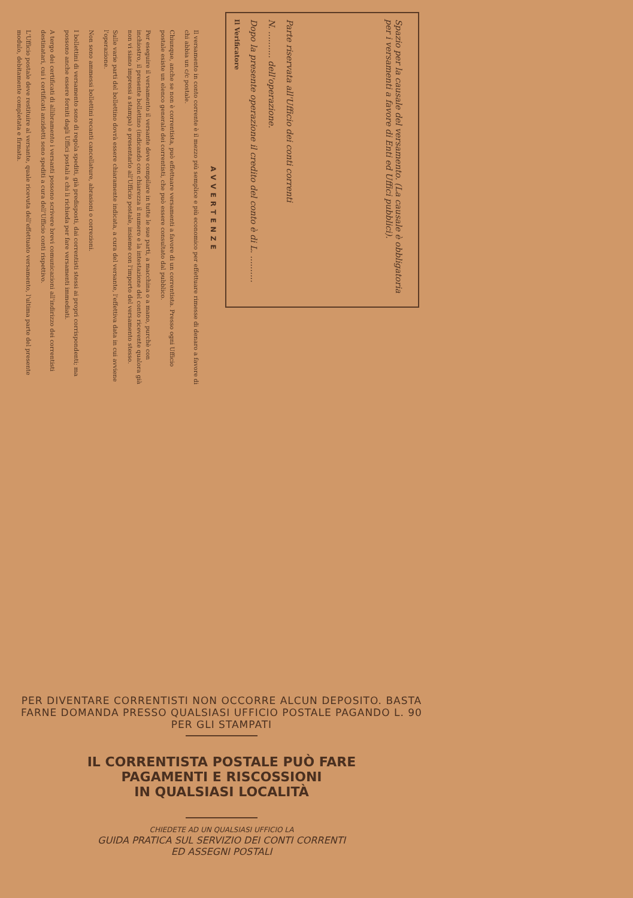Spazio per la causale del versamento. (La causale è obbligatoria per i versamenti a favore di Enti ed Uffici pubblici).
Parte riservata all'Ufficio dei conti correnti
N. .......... dell'operazione.
Dopo la presente operazione il credito del conto è di L. ..........
Il Verificatore
AVVERTENZE
Il versamento in conto corrente è il mezzo più semplice e più economico per effettuare rimesse di denaro a favore di chi abbia un c/c postale.
Chiunque, anche se non è correntista, può effettuare versamenti a favore di un correntista. Presso ogni Ufficio postale esiste un elenco generale dei correntisti, che può essere consultato dal pubblico.
Per eseguire il versamento il versante deve compilare in tutte le sue parti, a macchina o a mano, purchè con inchiostro, il presente bollettino (indicando con chiarezza il numero e la intestazione del conto ricevente qualora già non vi siano impressi a stampa) e presentarlo all'Ufficio postale, insieme con l'importo del versamento stesso.
Sulle varie parti del bollettino dovrà essere chiaramente indicata, a cura del versante, l'effettiva data in cui avviene l'operazione.
Non sono ammessi bollettini recanti cancellature, abrasioni o correzioni.
I bollettini di versamento sono di regola spediti, già predisposti, dai correntisti stessi ai propri corrispondenti; ma possono anche essere forniti dagli Uffici postali a chi li richieda per fare versamenti immediati.
A tergo dei certificati di allibramento i versanti possono scrivere brevi comunicazioni all'indirizzo dei correntisti destinatari, cui i certificati anzidetti sono spediti a cura dell'Ufficio conti rispettivo.
L'Ufficio postale deve restituire al versante, quale ricevuta dell'effettuato versamento, l'ultima parte del presente modulo, debitamente completata e firmata.
PER DIVENTARE CORRENTISTI NON OCCORRE ALCUN DEPOSITO. BASTA FARNE DOMANDA PRESSO QUALSIASI UFFICIO POSTALE PAGANDO L. 90 PER GLI STAMPATI
IL CORRENTISTA POSTALE PUÒ FARE
PAGAMENTI E RISCOSSIONI
IN QUALSIASI LOCALITÀ
CHIEDETE AD UN QUALSIASI UFFICIO LA
GUIDA PRATICA SUL SERVIZIO DEI CONTI CORRENTI
ED ASSEGNI POSTALI